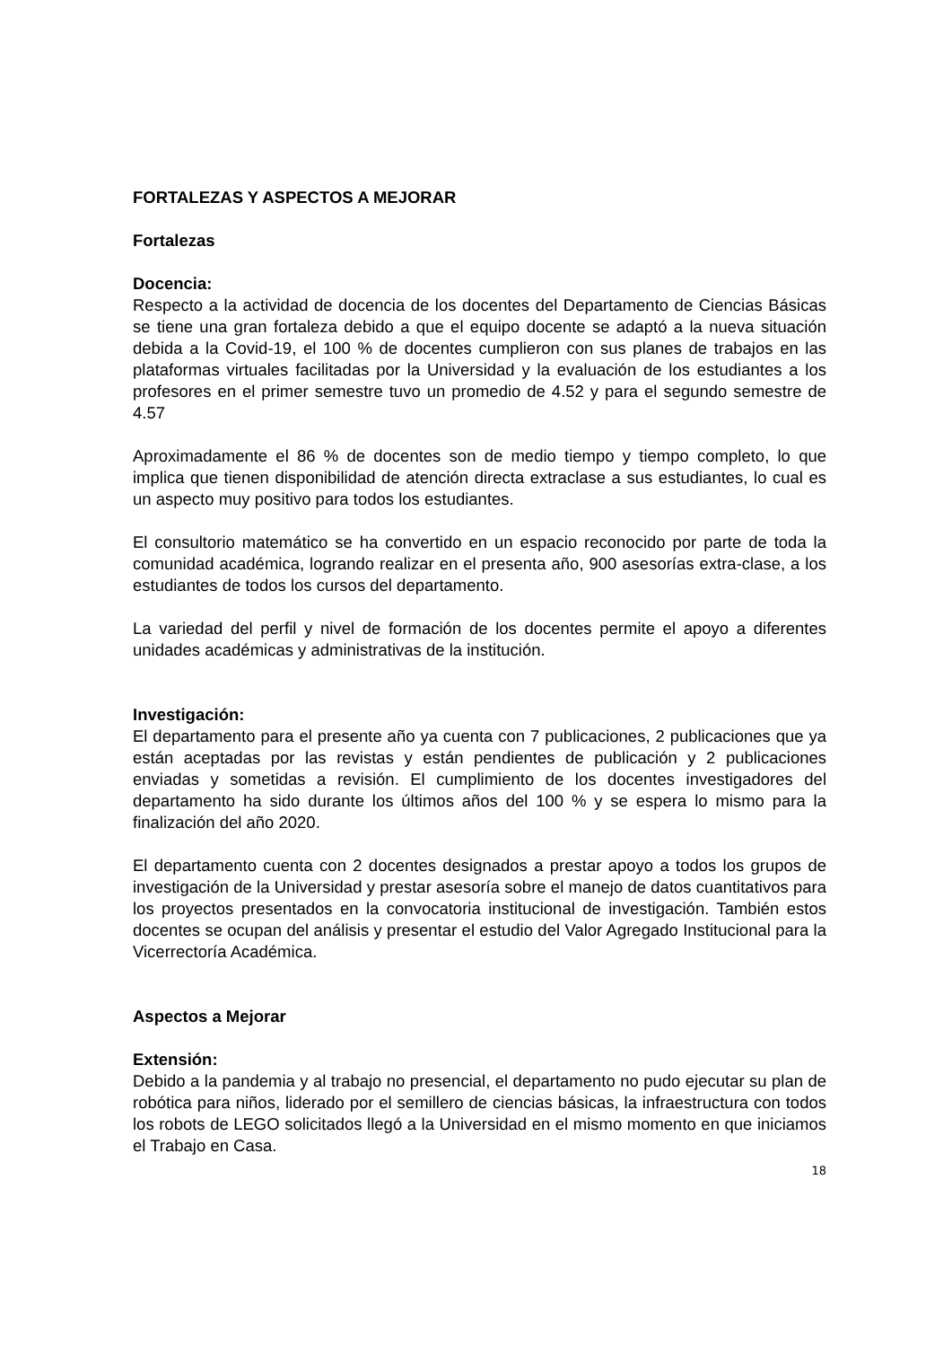FORTALEZAS Y ASPECTOS A MEJORAR
Fortalezas
Docencia:
Respecto a la actividad de docencia de los docentes del Departamento de Ciencias Básicas se tiene una gran fortaleza debido a que el equipo docente se adaptó a la nueva situación debida a la Covid-19, el 100 % de docentes cumplieron con sus planes de trabajos en las plataformas virtuales facilitadas por la Universidad y la evaluación de los estudiantes a los profesores en el primer semestre tuvo un promedio de 4.52 y para el segundo semestre de 4.57
Aproximadamente el 86 % de docentes son de medio tiempo y tiempo completo, lo que implica que tienen disponibilidad de atención directa extraclase a sus estudiantes, lo cual es un aspecto muy positivo para todos los estudiantes.
El consultorio matemático se ha convertido en un espacio reconocido por parte de toda la comunidad académica, logrando realizar en el presenta año, 900 asesorías extra-clase, a los estudiantes de todos los cursos del departamento.
La variedad del perfil y nivel de formación de los docentes permite el apoyo a diferentes unidades académicas y administrativas de la institución.
Investigación:
El departamento para el presente año ya cuenta con 7 publicaciones, 2 publicaciones que ya están aceptadas por las revistas y están pendientes de publicación y 2 publicaciones enviadas y sometidas a revisión. El cumplimiento de los docentes investigadores del departamento ha sido durante los últimos años del 100 % y se espera lo mismo para la finalización del año 2020.
El departamento cuenta con 2 docentes designados a prestar apoyo a todos los grupos de investigación de la Universidad y prestar asesoría sobre el manejo de datos cuantitativos para los proyectos presentados en la convocatoria institucional de investigación. También estos docentes se ocupan del análisis y presentar el estudio del Valor Agregado Institucional para la Vicerrectoría Académica.
Aspectos a Mejorar
Extensión:
Debido a la pandemia y al trabajo no presencial, el departamento no pudo ejecutar su plan de robótica para niños, liderado por el semillero de ciencias básicas, la infraestructura con todos los robots de LEGO solicitados llegó a la Universidad en el mismo momento en que iniciamos el Trabajo en Casa.
18